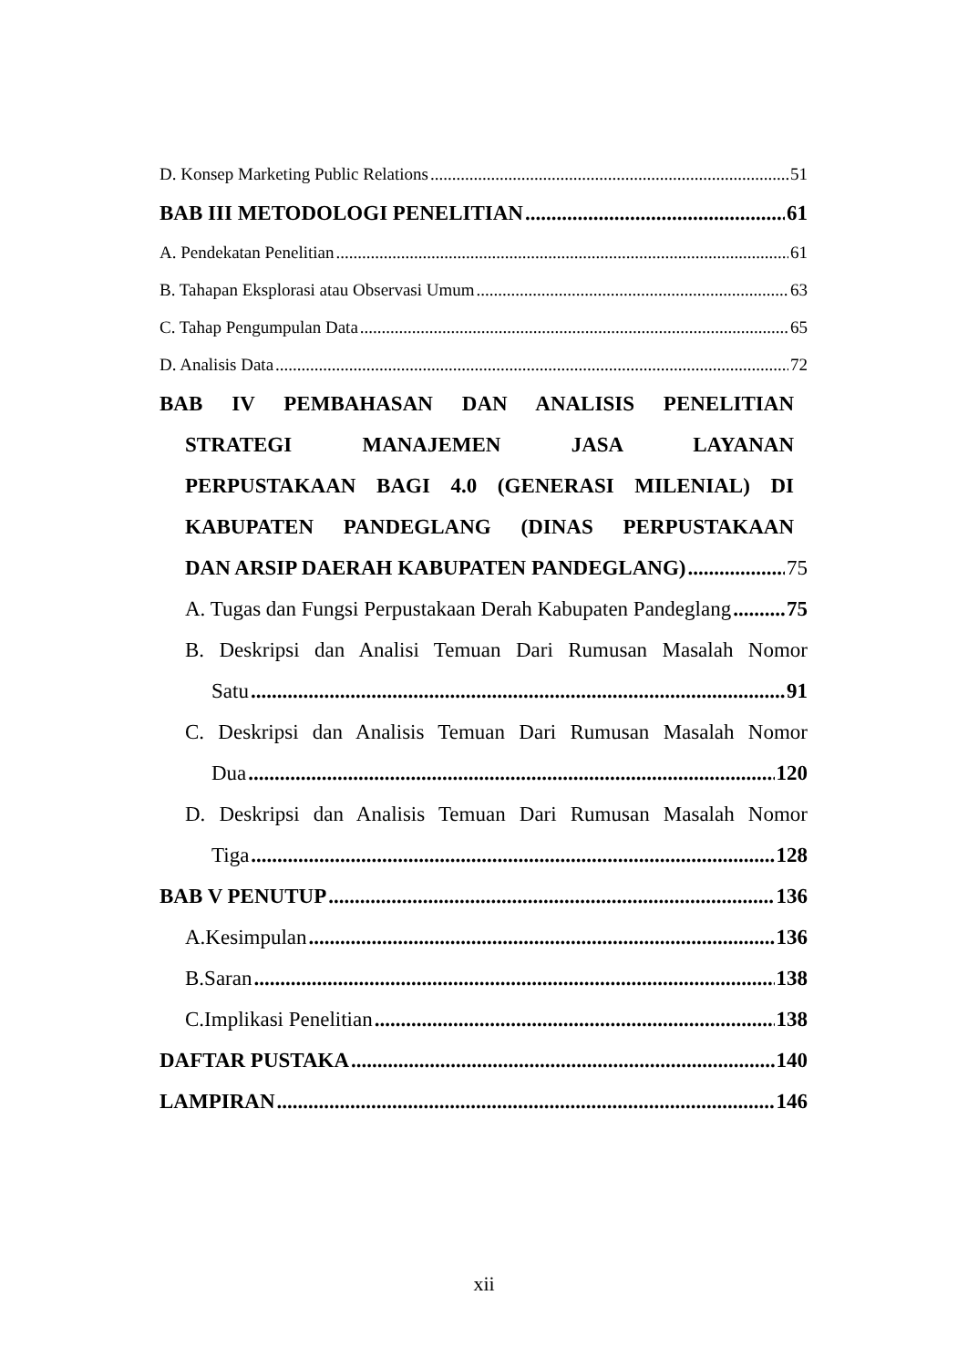D. Konsep Marketing Public Relations 51
BAB III METODOLOGI PENELITIAN 61
A. Pendekatan Penelitian 61
B. Tahapan Eksplorasi atau Observasi Umum 63
C. Tahap Pengumpulan Data 65
D. Analisis Data 72
BAB IV PEMBAHASAN DAN ANALISIS PENELITIAN
STRATEGI MANAJEMEN JASA LAYANAN
PERPUSTAKAAN BAGI 4.0 (GENERASI MILENIAL) DI
KABUPATEN PANDEGLANG (DINAS PERPUSTAKAAN
DAN ARSIP DAERAH KABUPATEN PANDEGLANG) 75
A. Tugas dan Fungsi Perpustakaan Derah Kabupaten Pandeglang 75
B. Deskripsi dan Analisi Temuan Dari Rumusan Masalah Nomor
Satu 91
C. Deskripsi dan Analisis Temuan Dari Rumusan Masalah Nomor
Dua 120
D. Deskripsi dan Analisis Temuan Dari Rumusan Masalah Nomor
Tiga 128
BAB V PENUTUP 136
A.Kesimpulan 136
B.Saran 138
C.Implikasi Penelitian 138
DAFTAR PUSTAKA 140
LAMPIRAN 146
xii